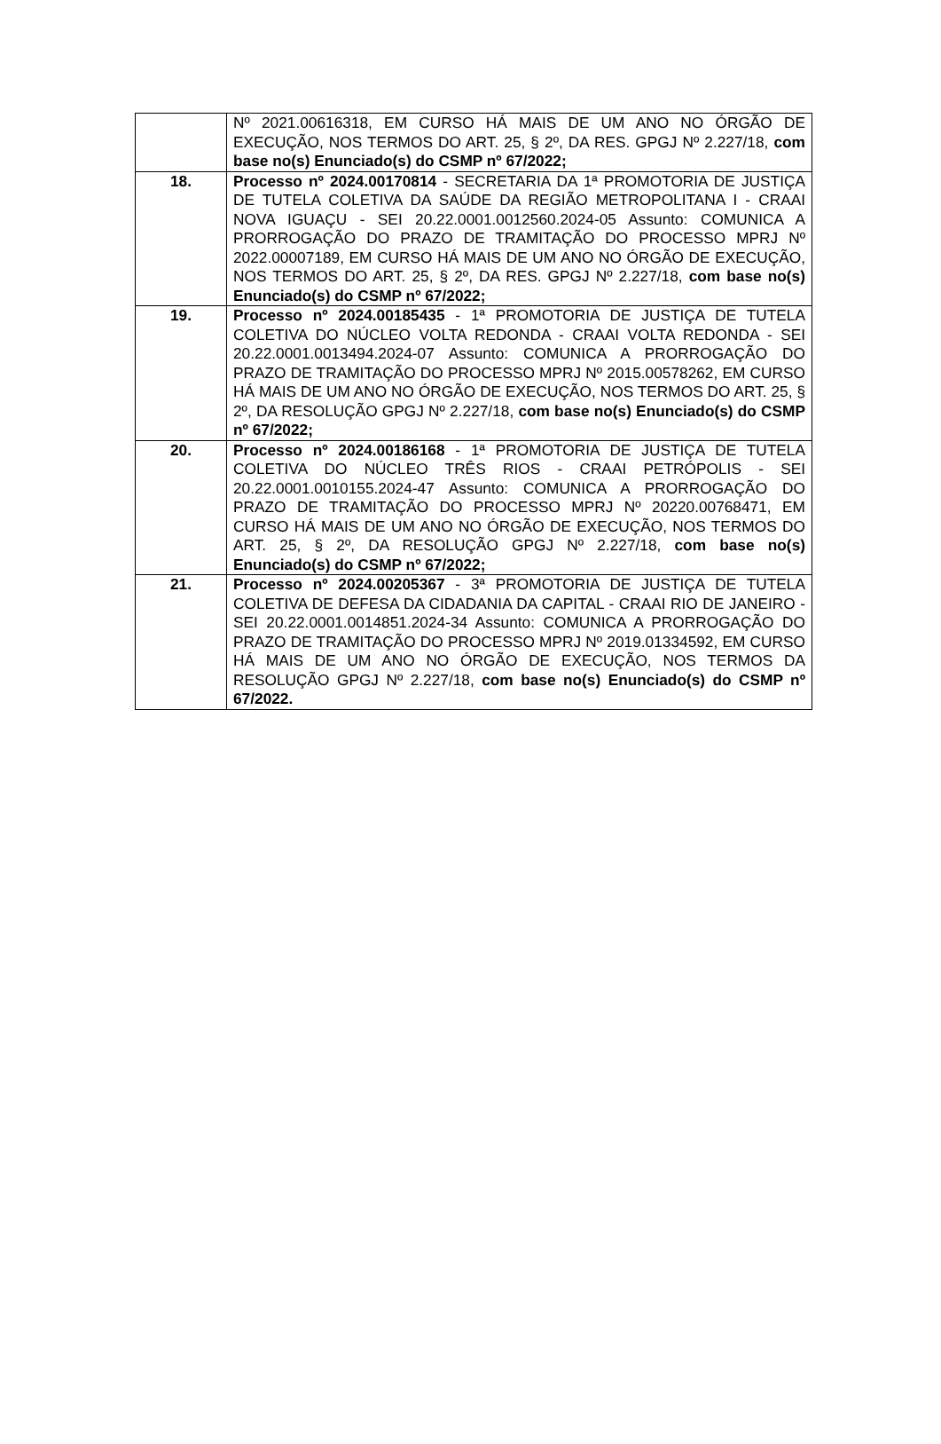| | Nº 2021.00616318, EM CURSO HÁ MAIS DE UM ANO NO ÓRGÃO DE EXECUÇÃO, NOS TERMOS DO ART. 25, § 2º, DA RES. GPGJ Nº 2.227/18, com base no(s) Enunciado(s) do CSMP nº 67/2022; |
| 18. | Processo nº 2024.00170814 - SECRETARIA DA 1ª PROMOTORIA DE JUSTIÇA DE TUTELA COLETIVA DA SAÚDE DA REGIÃO METROPOLITANA I - CRAAI NOVA IGUAÇU - SEI 20.22.0001.0012560.2024-05 Assunto: COMUNICA A PRORROGAÇÃO DO PRAZO DE TRAMITAÇÃO DO PROCESSO MPRJ Nº 2022.00007189, EM CURSO HÁ MAIS DE UM ANO NO ÓRGÃO DE EXECUÇÃO, NOS TERMOS DO ART. 25, § 2º, DA RES. GPGJ Nº 2.227/18, com base no(s) Enunciado(s) do CSMP nº 67/2022; |
| 19. | Processo nº 2024.00185435 - 1ª PROMOTORIA DE JUSTIÇA DE TUTELA COLETIVA DO NÚCLEO VOLTA REDONDA - CRAAI VOLTA REDONDA - SEI 20.22.0001.0013494.2024-07 Assunto: COMUNICA A PRORROGAÇÃO DO PRAZO DE TRAMITAÇÃO DO PROCESSO MPRJ Nº 2015.00578262, EM CURSO HÁ MAIS DE UM ANO NO ÓRGÃO DE EXECUÇÃO, NOS TERMOS DO ART. 25, § 2º, DA RESOLUÇÃO GPGJ Nº 2.227/18, com base no(s) Enunciado(s) do CSMP nº 67/2022; |
| 20. | Processo nº 2024.00186168 - 1ª PROMOTORIA DE JUSTIÇA DE TUTELA COLETIVA DO NÚCLEO TRÊS RIOS - CRAAI PETRÓPOLIS - SEI 20.22.0001.0010155.2024-47 Assunto: COMUNICA A PRORROGAÇÃO DO PRAZO DE TRAMITAÇÃO DO PROCESSO MPRJ Nº 20220.00768471, EM CURSO HÁ MAIS DE UM ANO NO ÓRGÃO DE EXECUÇÃO, NOS TERMOS DO ART. 25, § 2º, DA RESOLUÇÃO GPGJ Nº 2.227/18, com base no(s) Enunciado(s) do CSMP nº 67/2022; |
| 21. | Processo nº 2024.00205367 - 3ª PROMOTORIA DE JUSTIÇA DE TUTELA COLETIVA DE DEFESA DA CIDADANIA DA CAPITAL - CRAAI RIO DE JANEIRO - SEI 20.22.0001.0014851.2024-34 Assunto: COMUNICA A PRORROGAÇÃO DO PRAZO DE TRAMITAÇÃO DO PROCESSO MPRJ Nº 2019.01334592, EM CURSO HÁ MAIS DE UM ANO NO ÓRGÃO DE EXECUÇÃO, NOS TERMOS DA RESOLUÇÃO GPGJ Nº 2.227/18, com base no(s) Enunciado(s) do CSMP nº 67/2022. |